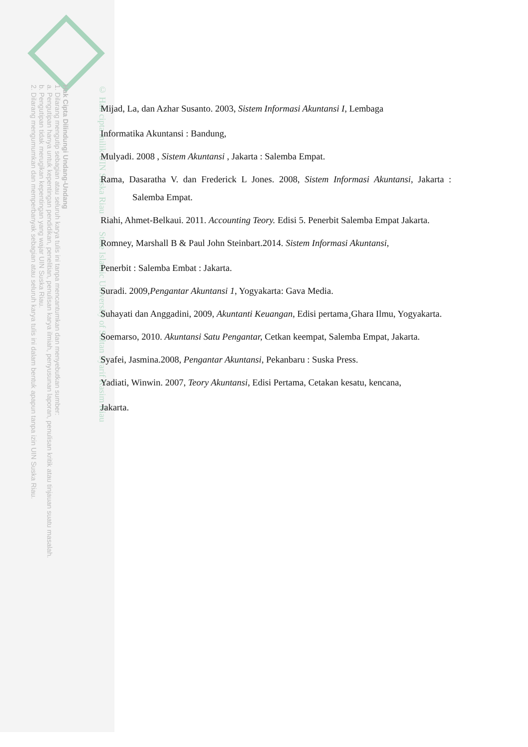Hak Cipta Dilindungi Undang-Undang
1. Dilarang mengutip sebagian atau seluruh karya tulis ini tanpa mencantumkan dan menyebutkan sumber:
a. Pengutipan hanya untuk kepentingan pendidikan, penelitian, penulisan karya ilmiah, penyusunan laporan, penulisan kritik atau tinjauan suatu masalah.
b. Pengutipan tidak merugikan kepentingan yang wajar UIN Suska Riau.
2. Dilarang mengumumkan dan memperbanyak sebagian atau seluruh karya tulis ini dalam bentuk apapun tanpa izin UIN Suska Riau.
© Hak cipta milik UIN Suska Riau State Islamic University of Sultan Syarif Kasim Riau
Mijad, La, dan Azhar Susanto. 2003, Sistem Informasi Akuntansi I, Lembaga
Informatika Akuntansi : Bandung,
Mulyadi. 2008 , Sistem Akuntansi , Jakarta : Salemba Empat.
Rama, Dasaratha V. dan Frederick L Jones. 2008, Sistem Informasi Akuntansi, Jakarta : Salemba Empat.
Riahi, Ahmet-Belkaui. 2011. Accounting Teory. Edisi 5. Penerbit Salemba Empat Jakarta.
Romney, Marshall B & Paul John Steinbart.2014. Sistem Informasi Akuntansi,
Penerbit : Salemba Embat : Jakarta.
Suradi. 2009,Pengantar Akuntansi 1, Yogyakarta: Gava Media.
Suhayati dan Anggadini, 2009, Akuntanti Keuangan, Edisi pertama¸Ghara Ilmu, Yogyakarta.
Soemarso, 2010. Akuntansi Satu Pengantar, Cetkan keempat, Salemba Empat, Jakarta.
Syafei, Jasmina.2008, Pengantar Akuntansi, Pekanbaru : Suska Press.
Yadiati, Winwin. 2007, Teory Akuntansi, Edisi Pertama, Cetakan kesatu, kencana,
Jakarta.